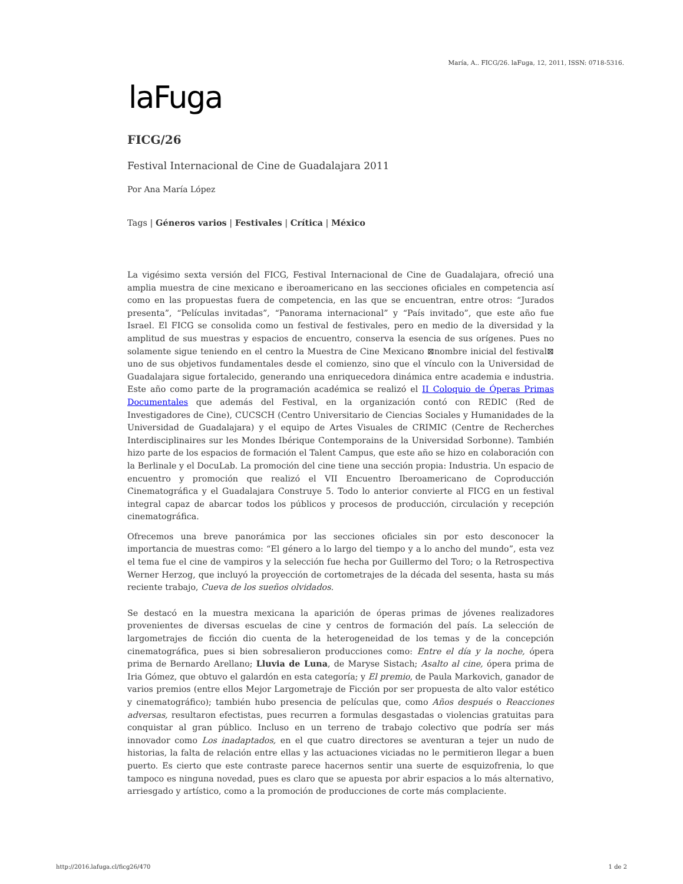María, A.. FICG/26. laFuga, 12, 2011, ISSN: 0718-5316.
laFuga
FICG/26
Festival Internacional de Cine de Guadalajara 2011
Por Ana María López
Tags | Géneros varios | Festivales | Crítica | México
La vigésimo sexta versión del FICG, Festival Internacional de Cine de Guadalajara, ofreció una amplia muestra de cine mexicano e iberoamericano en las secciones oficiales en competencia así como en las propuestas fuera de competencia, en las que se encuentran, entre otros: “Jurados presenta”, “Películas invitadas”, “Panorama internacional” y “País invitado”, que este año fue Israel. El FICG se consolida como un festival de festivales, pero en medio de la diversidad y la amplitud de sus muestras y espacios de encuentro, conserva la esencia de sus orígenes. Pues no solamente sigue teniendo en el centro la Muestra de Cine Mexicano ⊠nombre inicial del festival⊠ uno de sus objetivos fundamentales desde el comienzo, sino que el vínculo con la Universidad de Guadalajara sigue fortalecido, generando una enriquecedora dinámica entre academia e industria. Este año como parte de la programación académica se realizó el II Coloquio de Óperas Primas Documentales que además del Festival, en la organización contó con REDIC (Red de Investigadores de Cine), CUCSCH (Centro Universitario de Ciencias Sociales y Humanidades de la Universidad de Guadalajara) y el equipo de Artes Visuales de CRIMIC (Centre de Recherches Interdisciplinaires sur les Mondes Ibérique Contemporains de la Universidad Sorbonne). También hizo parte de los espacios de formación el Talent Campus, que este año se hizo en colaboración con la Berlinale y el DocuLab. La promoción del cine tiene una sección propia: Industria. Un espacio de encuentro y promoción que realizó el VII Encuentro Iberoamericano de Coproducción Cinematográfica y el Guadalajara Construye 5. Todo lo anterior convierte al FICG en un festival integral capaz de abarcar todos los públicos y procesos de producción, circulación y recepción cinematográfica.
Ofrecemos una breve panorámica por las secciones oficiales sin por esto desconocer la importancia de muestras como: “El género a lo largo del tiempo y a lo ancho del mundo”, esta vez el tema fue el cine de vampiros y la selección fue hecha por Guillermo del Toro; o la Retrospectiva Werner Herzog, que incluyó la proyección de cortometrajes de la década del sesenta, hasta su más reciente trabajo, Cueva de los sueños olvidados.
Se destacó en la muestra mexicana la aparición de óperas primas de jóvenes realizadores provenientes de diversas escuelas de cine y centros de formación del país. La selección de largometrajes de ficción dio cuenta de la heterogeneidad de los temas y de la concepción cinematográfica, pues si bien sobresalieron producciones como: Entre el día y la noche, ópera prima de Bernardo Arellano; Lluvia de Luna, de Maryse Sistach; Asalto al cine, ópera prima de Iria Gómez, que obtuvo el galardón en esta categoría; y El premio, de Paula Markovich, ganador de varios premios (entre ellos Mejor Largometraje de Ficción por ser propuesta de alto valor estético y cinematográfico); también hubo presencia de películas que, como Años después o Reacciones adversas, resultaron efectistas, pues recurren a formulas desgastadas o violencias gratuitas para conquistar al gran público. Incluso en un terreno de trabajo colectivo que podría ser más innovador como Los inadaptados, en el que cuatro directores se aventuran a tejer un nudo de historias, la falta de relación entre ellas y las actuaciones viciadas no le permitieron llegar a buen puerto. Es cierto que este contraste parece hacernos sentir una suerte de esquizofrenia, lo que tampoco es ninguna novedad, pues es claro que se apuesta por abrir espacios a lo más alternativo, arriesgado y artístico, como a la promoción de producciones de corte más complaciente.
http://2016.lafuga.cl/ficg26/470 1 de 2